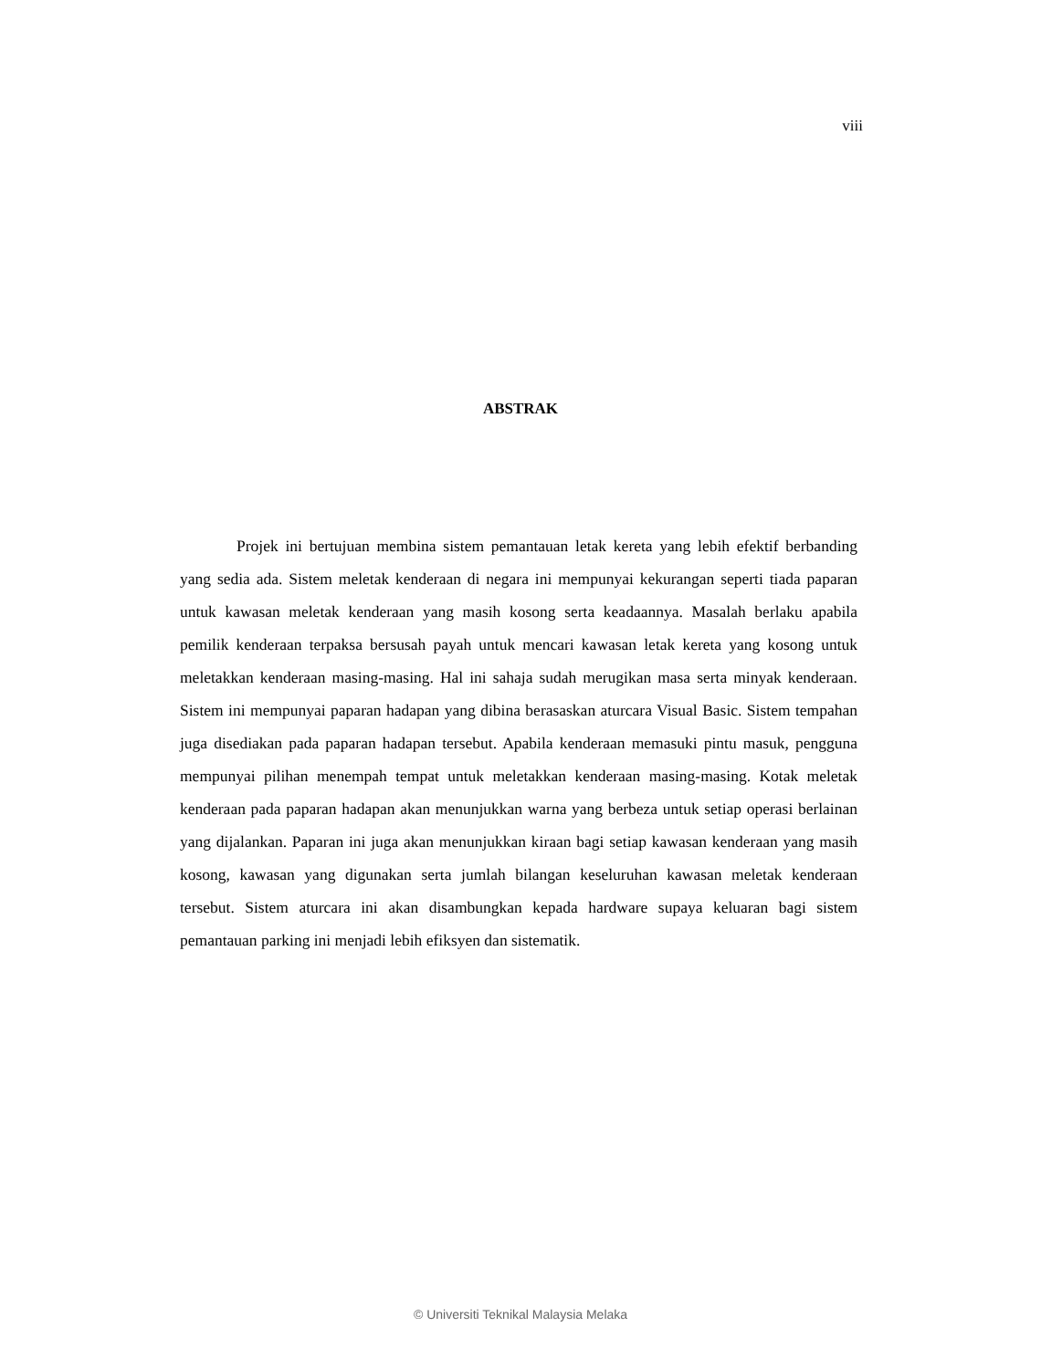viii
ABSTRAK
Projek ini bertujuan membina sistem pemantauan letak kereta yang lebih efektif berbanding yang sedia ada. Sistem meletak kenderaan di negara ini mempunyai kekurangan seperti tiada paparan untuk kawasan meletak kenderaan yang masih kosong serta keadaannya. Masalah berlaku apabila pemilik kenderaan terpaksa bersusah payah untuk mencari kawasan letak kereta yang kosong untuk meletakkan kenderaan masing-masing. Hal ini sahaja sudah merugikan masa serta minyak kenderaan. Sistem ini mempunyai paparan hadapan yang dibina berasaskan aturcara Visual Basic. Sistem tempahan juga disediakan pada paparan hadapan tersebut. Apabila kenderaan memasuki pintu masuk, pengguna mempunyai pilihan menempah tempat untuk meletakkan kenderaan masing-masing. Kotak meletak kenderaan pada paparan hadapan akan menunjukkan warna yang berbeza untuk setiap operasi berlainan yang dijalankan. Paparan ini juga akan menunjukkan kiraan bagi setiap kawasan kenderaan yang masih kosong, kawasan yang digunakan serta jumlah bilangan keseluruhan kawasan meletak kenderaan tersebut. Sistem aturcara ini akan disambungkan kepada hardware supaya keluaran bagi sistem pemantauan parking ini menjadi lebih efiksyen dan sistematik.
© Universiti Teknikal Malaysia Melaka